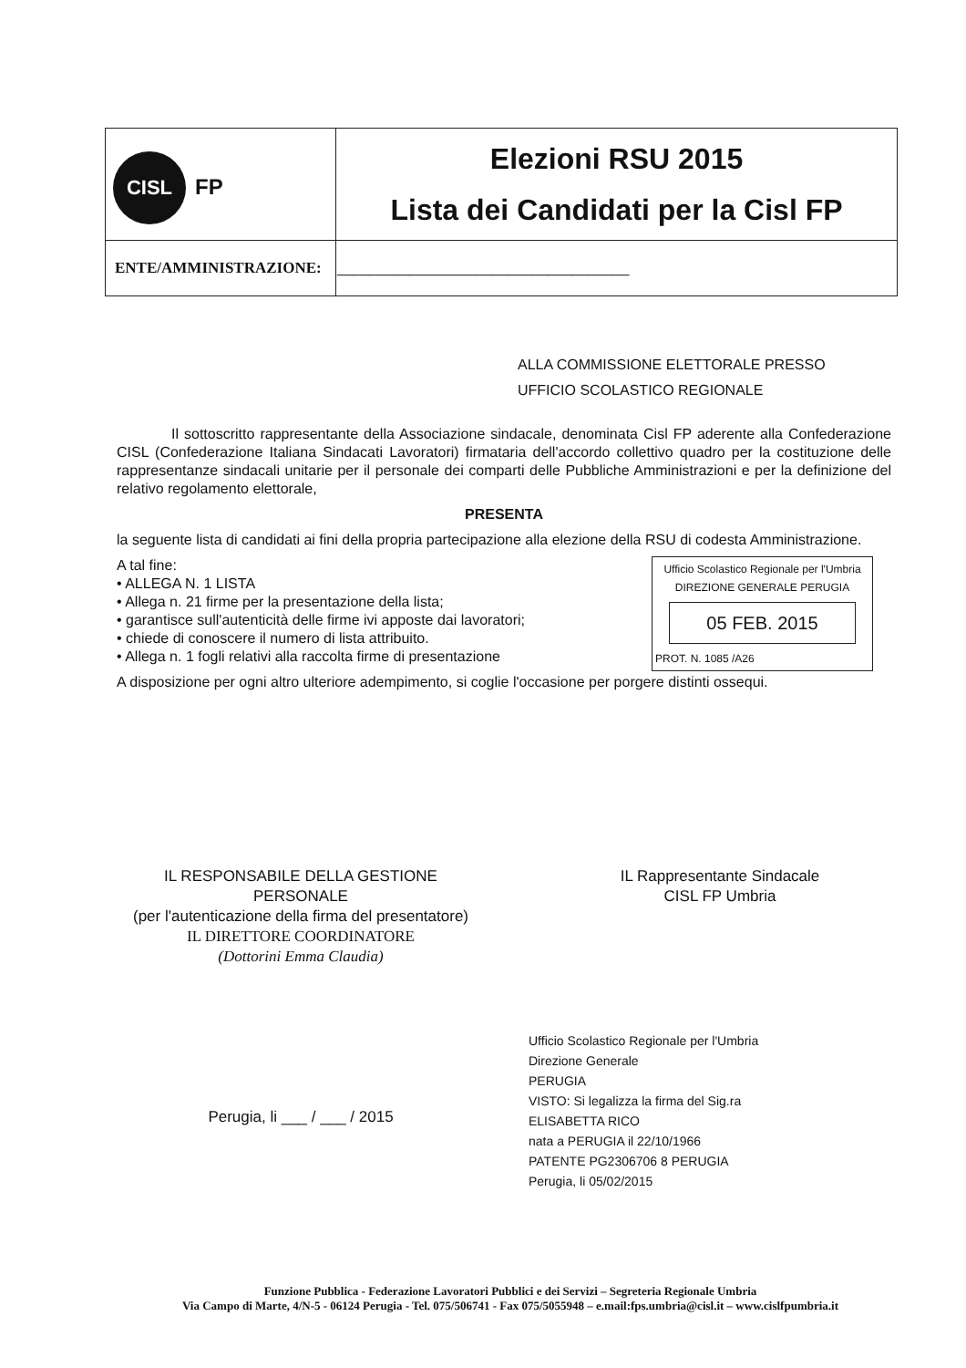| CISL FP | Elezioni RSU 2015 Lista dei Candidati per la Cisl FP |
| ENTE/AMMINISTRAZIONE: | ____________________________________ |
ALLA COMMISSIONE ELETTORALE PRESSO
UFFICIO SCOLASTICO REGIONALE
Il sottoscritto rappresentante della Associazione sindacale, denominata Cisl FP aderente alla Confederazione CISL (Confederazione Italiana Sindacati Lavoratori) firmataria dell'accordo collettivo quadro per la costituzione delle rappresentanze sindacali unitarie per il personale dei comparti delle Pubbliche Amministrazioni e per la definizione del relativo regolamento elettorale,
PRESENTA
la seguente lista di candidati ai fini della propria partecipazione alla elezione della RSU di codesta Amministrazione.
Ufficio Scolastico Regionale per l'Umbria
DIREZIONE GENERALE PERUGIA
05 FEB. 2015
PROT. N. 1085 /A26
A tal fine:
• ALLEGA N. 1 LISTA
• Allega n. 21 firme per la presentazione della lista;
• garantisce sull'autenticità delle firme ivi apposte dai lavoratori;
• chiede di conoscere il numero di lista attribuito.
• Allega n. 1 fogli relativi alla raccolta firme di presentazione
A disposizione per ogni altro ulteriore adempimento, si coglie l'occasione per porgere distinti ossequi.
IL RESPONSABILE DELLA GESTIONE
PERSONALE
(per l'autenticazione della firma del presentatore)
IL DIRETTORE COORDINATORE
(Dottorini Emma Claudia)
Perugia, li ___ / ___ / 2015
IL Rappresentante Sindacale
CISL FP Umbria
Ufficio Scolastico Regionale per l'Umbria
Direzione Generale
PERUGIA
VISTO: Si legalizza la firma del Sig.ra
ELISABETTA RICO
nata a PERUGIA il 22/10/1966
PATENTE PG2306706 8 PERUGIA
Perugia, li 05/02/2015
Funzione Pubblica - Federazione Lavoratori Pubblici e dei Servizi – Segreteria Regionale Umbria
Via Campo di Marte, 4/N-5 - 06124 Perugia - Tel. 075/506741 - Fax 075/5055948 – e.mail:fps.umbria@cisl.it – www.cislfpumbria.it